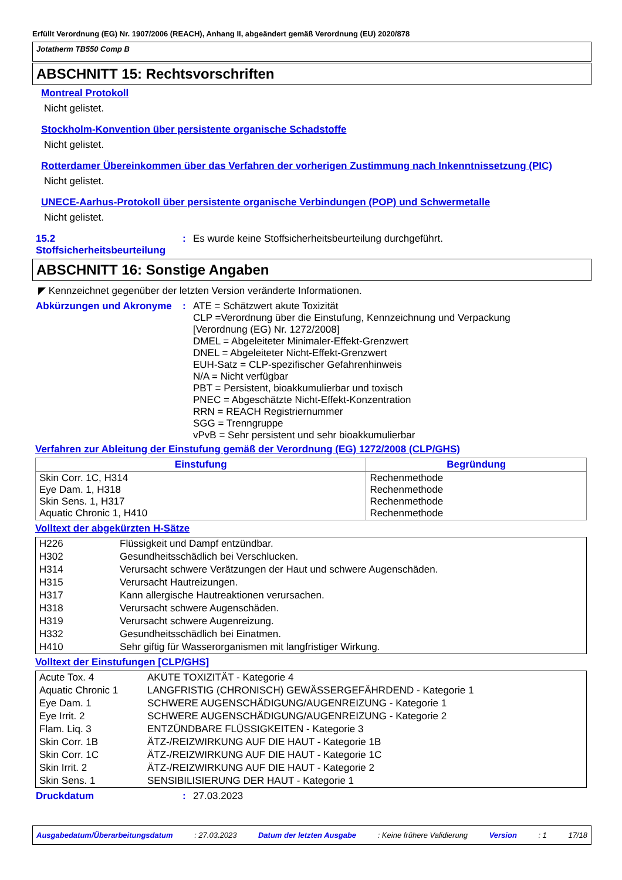Erfüllt Verordnung (EG) Nr. 1907/2006 (REACH), Anhang II, abgeändert gemäß Verordnung (EU) 2020/878
Jotatherm TB550 Comp B
ABSCHNITT 15: Rechtsvorschriften
Montreal Protokoll
Nicht gelistet.
Stockholm-Konvention über persistente organische Schadstoffe
Nicht gelistet.
Rotterdamer Übereinkommen über das Verfahren der vorherigen Zustimmung nach Inkenntnissetzung (PIC)
Nicht gelistet.
UNECE-Aarhus-Protokoll über persistente organische Verbindungen (POP) und Schwermetalle
Nicht gelistet.
15.2 Stoffsicherheitsbeurteilung
: Es wurde keine Stoffsicherheitsbeurteilung durchgeführt.
ABSCHNITT 16: Sonstige Angaben
◤ Kennzeichnet gegenüber der letzten Version veränderte Informationen.
Abkürzungen und Akronyme :
ATE = Schätzwert akute Toxizität
CLP =Verordnung über die Einstufung, Kennzeichnung und Verpackung
[Verordnung (EG) Nr. 1272/2008]
DMEL = Abgeleiteter Minimaler-Effekt-Grenzwert
DNEL = Abgeleiteter Nicht-Effekt-Grenzwert
EUH-Satz = CLP-spezifischer Gefahrenhinweis
N/A = Nicht verfügbar
PBT = Persistent, bioakkumulierbar und toxisch
PNEC = Abgeschätzte Nicht-Effekt-Konzentration
RRN = REACH Registriernummer
SGG = Trenngruppe
vPvB = Sehr persistent und sehr bioakkumulierbar
Verfahren zur Ableitung der Einstufung gemäß der Verordnung (EG) 1272/2008 (CLP/GHS)
| Einstufung | Begründung |
| --- | --- |
| Skin Corr. 1C, H314 Eye Dam. 1, H318 Skin Sens. 1, H317 Aquatic Chronic 1, H410 | Rechenmethode Rechenmethode Rechenmethode Rechenmethode |
Volltext der abgekürzten H-Sätze
| H226 | Flüssigkeit und Dampf entzündbar. |
| H302 | Gesundheitsschädlich bei Verschlucken. |
| H314 | Verursacht schwere Verätzungen der Haut und schwere Augenschäden. |
| H315 | Verursacht Hautreizungen. |
| H317 | Kann allergische Hautreaktionen verursachen. |
| H318 | Verursacht schwere Augenschäden. |
| H319 | Verursacht schwere Augenreizung. |
| H332 | Gesundheitsschädlich bei Einatmen. |
| H410 | Sehr giftig für Wasserorganismen mit langfristiger Wirkung. |
Volltext der Einstufungen [CLP/GHS]
| Acute Tox. 4 | AKUTE TOXIZITÄT - Kategorie 4 |
| Aquatic Chronic 1 | LANGFRISTIG (CHRONISCH) GEWÄSSERGEFÄHRDEND - Kategorie 1 |
| Eye Dam. 1 | SCHWERE AUGENSCHÄDIGUNG/AUGENREIZUNG - Kategorie 1 |
| Eye Irrit. 2 | SCHWERE AUGENSCHÄDIGUNG/AUGENREIZUNG - Kategorie 2 |
| Flam. Liq. 3 | ENTZÜNDBARE FLÜSSIGKEITEN - Kategorie 3 |
| Skin Corr. 1B | ÄTZ-/REIZWIRKUNG AUF DIE HAUT - Kategorie 1B |
| Skin Corr. 1C | ÄTZ-/REIZWIRKUNG AUF DIE HAUT - Kategorie 1C |
| Skin Irrit. 2 | ÄTZ-/REIZWIRKUNG AUF DIE HAUT - Kategorie 2 |
| Skin Sens. 1 | SENSIBILISIERUNG DER HAUT - Kategorie 1 |
Druckdatum : 27.03.2023
Ausgabedatum/Überarbeitungsdatum : 27.03.2023 Datum der letzten Ausgabe : Keine frühere Validierung Version : 1 17/18